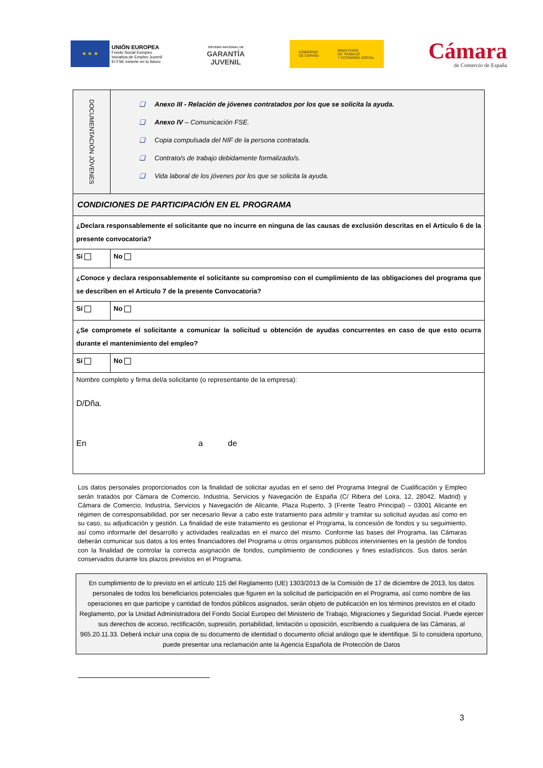★ ★ ★
UNIÓN EUROPEA
Fondo Social Europeo
Iniciativa de Empleo Juvenil
El FSE invierte en tu futuro
SISTEMA NACIONAL DE
GARANTÍA
JUVENIL
GOBIERNO
DE ESPAÑA MINISTERIO
DE TRABAJO
Y ECONOMÍA SOCIAL
Cámara
de Comercio de España
| DOCUMENTACIÓN JÓVENES | ❑ Anexo III - Relación de jóvenes contratados por los que se solicita la ayuda. ❑ Anexo IV – Comunicación FSE. ❑ Copia compulsada del NIF de la persona contratada. ❑ Contrato/s de trabajo debidamente formalizado/s. ❑ Vida laboral de los jóvenes por los que se solicita la ayuda. | |
| CONDICIONES DE PARTICIPACIÓN EN EL PROGRAMA | | |
| ¿Declara responsablemente el solicitante que no incurre en ninguna de las causas de exclusión descritas en el Artículo 6 de la presente convocatoria? | | |
| Sí | | No |
| ¿Conoce y declara responsablemente el solicitante su compromiso con el cumplimiento de las obligaciones del programa que se describen en el Artículo 7 de la presente Convocatoria? | | |
| Sí | | No |
| ¿Se compromete el solicitante a comunicar la solicitud u obtención de ayudas concurrentes en caso de que esto ocurra durante el mantenimiento del empleo? | | |
| Sí | | No |
| Nombre completo y firma del/a solicitante (o representante de la empresa): D/Dña. En a de | | |
Los datos personales proporcionados con la finalidad de solicitar ayudas en el seno del Programa Integral de Cualificación y Empleo serán tratados por Cámara de Comercio, Industria, Servicios y Navegación de España (C/ Ribera del Loira, 12, 28042, Madrid) y Cámara de Comercio, Industria, Servicios y Navegación de Alicante, Plaza Ruperto, 3 (Frente Teatro Principal) – 03001 Alicante en régimen de corresponsabilidad, por ser necesario llevar a cabo este tratamiento para admitir y tramitar su solicitud ayudas así como en su caso, su adjudicación y gestión. La finalidad de este tratamiento es gestionar el Programa, la concesión de fondos y su seguimiento, así como informarle del desarrollo y actividades realizadas en el marco del mismo. Conforme las bases del Programa, las Cámaras deberán comunicar sus datos a los entes financiadores del Programa u otros organismos públicos intervinientes en la gestión de fondos con la finalidad de controlar la correcta asignación de fondos, cumplimiento de condiciones y fines estadísticos. Sus datos serán conservados durante los plazos previstos en el Programa.
En cumplimiento de lo previsto en el artículo 115 del Reglamento (UE) 1303/2013 de la Comisión de 17 de diciembre de 2013, los datos personales de todos los beneficiarios potenciales que figuren en la solicitud de participación en el Programa, así como nombre de las operaciones en que participe y cantidad de fondos públicos asignados, serán objeto de publicación en los términos previstos en el citado Reglamento, por la Unidad Administradora del Fondo Social Europeo del Ministerio de Trabajo, Migraciones y Seguridad Social. Puede ejercer sus derechos de acceso, rectificación, supresión, portabilidad, limitación u oposición, escribiendo a cualquiera de las Cámaras, al 965.20.11.33. Deberá incluir una copia de su documento de identidad o documento oficial análogo que le identifique. Si lo considera oportuno, puede presentar una reclamación ante la Agencia Española de Protección de Datos
3